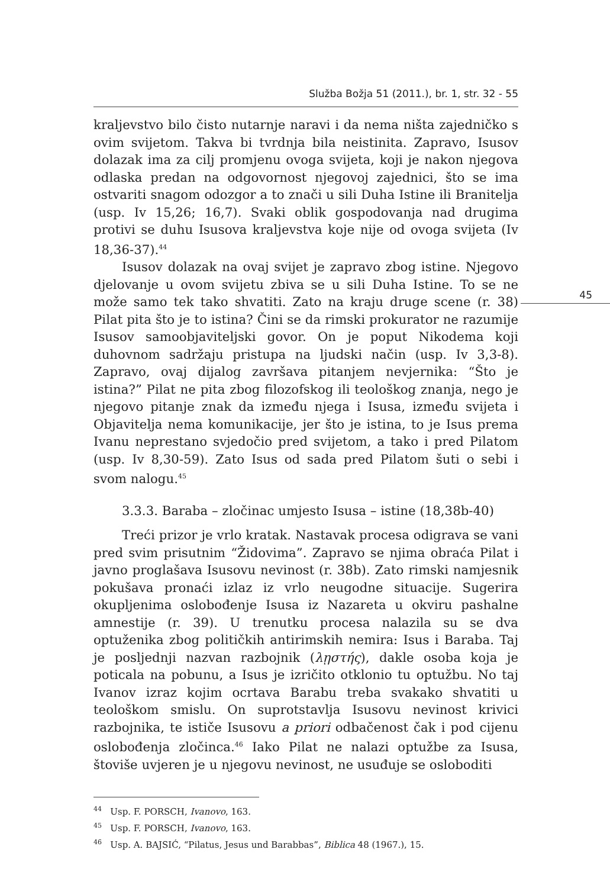Služba Božja 51 (2011.), br. 1, str. 32 - 55
45
kraljevstvo bilo čisto nutarnje naravi i da nema ništa zajedničko s ovim svijetom. Takva bi tvrdnja bila neistinita. Zapravo, Isusov dolazak ima za cilj promjenu ovoga svijeta, koji je nakon njegova odlaska predan na odgovornost njegovoj zajednici, što se ima ostvariti snagom odozgor a to znači u sili Duha Istine ili Branitelja (usp. Iv 15,26; 16,7). Svaki oblik gospodovanja nad drugima protivi se duhu Isusova kraljevstva koje nije od ovoga svijeta (Iv 18,36-37).<sup>44</sup>
Isusov dolazak na ovaj svijet je zapravo zbog istine. Njegovo djelovanje u ovom svijetu zbiva se u sili Duha Istine. To se ne može samo tek tako shvatiti. Zato na kraju druge scene (r. 38) Pilat pita što je to istina? Čini se da rimski prokurator ne razumije Isusov samoobjaviteljski govor. On je poput Nikodema koji duhovnom sadržaju pristupa na ljudski način (usp. Iv 3,3-8). Zapravo, ovaj dijalog završava pitanjem nevjernika: “Što je istina?” Pilat ne pita zbog filozofskog ili teološkog znanja, nego je njegovo pitanje znak da između njega i Isusa, između svijeta i Objavitelja nema komunikacije, jer što je istina, to je Isus prema Ivanu neprestano svjedočio pred svijetom, a tako i pred Pilatom (usp. Iv 8,30-59). Zato Isus od sada pred Pilatom šuti o sebi i svom nalogu.<sup>45</sup>
3.3.3. Baraba – zločinac umjesto Isusa – istine (18,38b-40)
Treći prizor je vrlo kratak. Nastavak procesa odigrava se vani pred svim prisutnim “Židovima”. Zapravo se njima obraća Pilat i javno proglašava Isusovu nevinost (r. 38b). Zato rimski namjesnik pokušava pronaći izlaz iz vrlo neugodne situacije. Sugerira okupljenima oslobođenje Isusa iz Nazareta u okviru pashalne amnestije (r. 39). U trenutku procesa nalazila su se dva optuženika zbog političkih antirimskih nemira: Isus i Baraba. Taj je posljednji nazvan razbojnik (λῃστής), dakle osoba koja je poticala na pobunu, a Isus je izričito otklonio tu optužbu. No taj Ivanov izraz kojim ocrtava Barabu treba svakako shvatiti u teološkom smislu. On suprotstavlja Isusovu nevinost krivici razbojnika, te ističe Isusovu a priori odbačenost čak i pod cijenu oslobođenja zločinca.<sup>46</sup> Iako Pilat ne nalazi optužbe za Isusa, štoviše uvjeren je u njegovu nevinost, ne usuđuje se osloboditi
<sup>44</sup> Usp. F. PORSCH, Ivanovo, 163.
<sup>45</sup> Usp. F. PORSCH, Ivanovo, 163.
<sup>46</sup> Usp. A. BAJSIĆ, “Pilatus, Jesus und Barabbas”, Biblica 48 (1967.), 15.